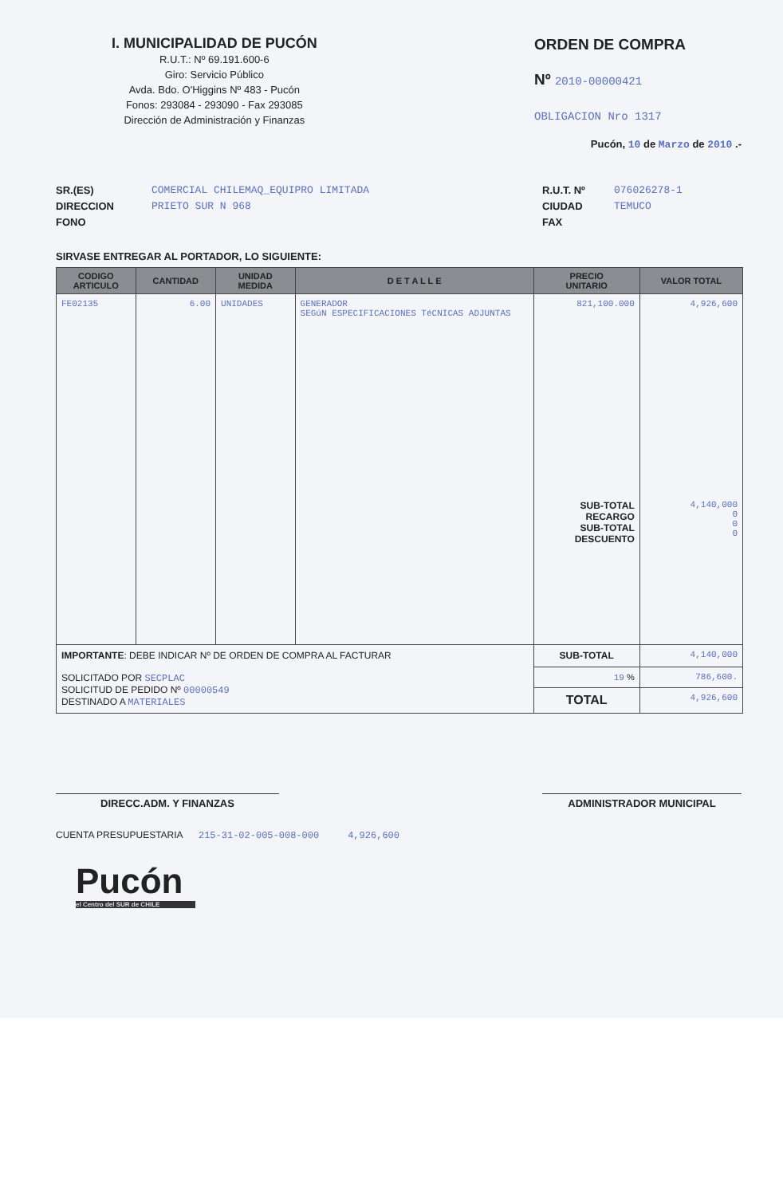I. MUNICIPALIDAD DE PUCÓN
R.U.T.: Nº 69.191.600-6
Giro: Servicio Público
Avda. Bdo. O'Higgins Nº 483 - Pucón
Fonos: 293084 - 293090 - Fax 293085
Dirección de Administración y Finanzas
ORDEN DE COMPRA
Nº 2010-00000421
OBLIGACION Nro 1317
Pucón, 10 de Marzo de 2010 .-
SR.(ES)
DIRECCION
FONO
COMERCIAL CHILEMAQ_EQUIPRO LIMITADA
PRIETO SUR N 968
R.U.T. Nº
CIUDAD
FAX
076026278-1
TEMUCO
SIRVASE ENTREGAR AL PORTADOR, LO SIGUIENTE:
| CODIGO ARTICULO | CANTIDAD | UNIDAD MEDIDA | D E T A L L E | PRECIO UNITARIO | VALOR TOTAL |
| --- | --- | --- | --- | --- | --- |
| FE02135 | 6.00 | UNIDADES | GENERADOR SEGúN ESPECIFICACIONES TéCNICAS ADJUNTAS | 821,100.000 SUB-TOTAL RECARGO SUB-TOTAL DESCUENTO | 4,926,600 4,140,000 0 0 0 |
| IMPORTANTE : DEBE INDICAR Nº DE ORDEN DE COMPRA AL FACTURAR SOLICITADO POR SECPLAC SOLICITUD DE PEDIDO Nº 00000549 DESTINADO A MATERIALES | | | | SUB-TOTAL | 4,140,000 |
| | | | | 19 % | 786,600. |
| | | | | TOTAL | 4,926,600 |
DIRECC.ADM. Y FINANZAS ADMINISTRADOR MUNICIPAL
CUENTA PRESUPUESTARIA 215-31-02-005-008-000 4,926,600
Pucón
el Centro del SUR de CHILE